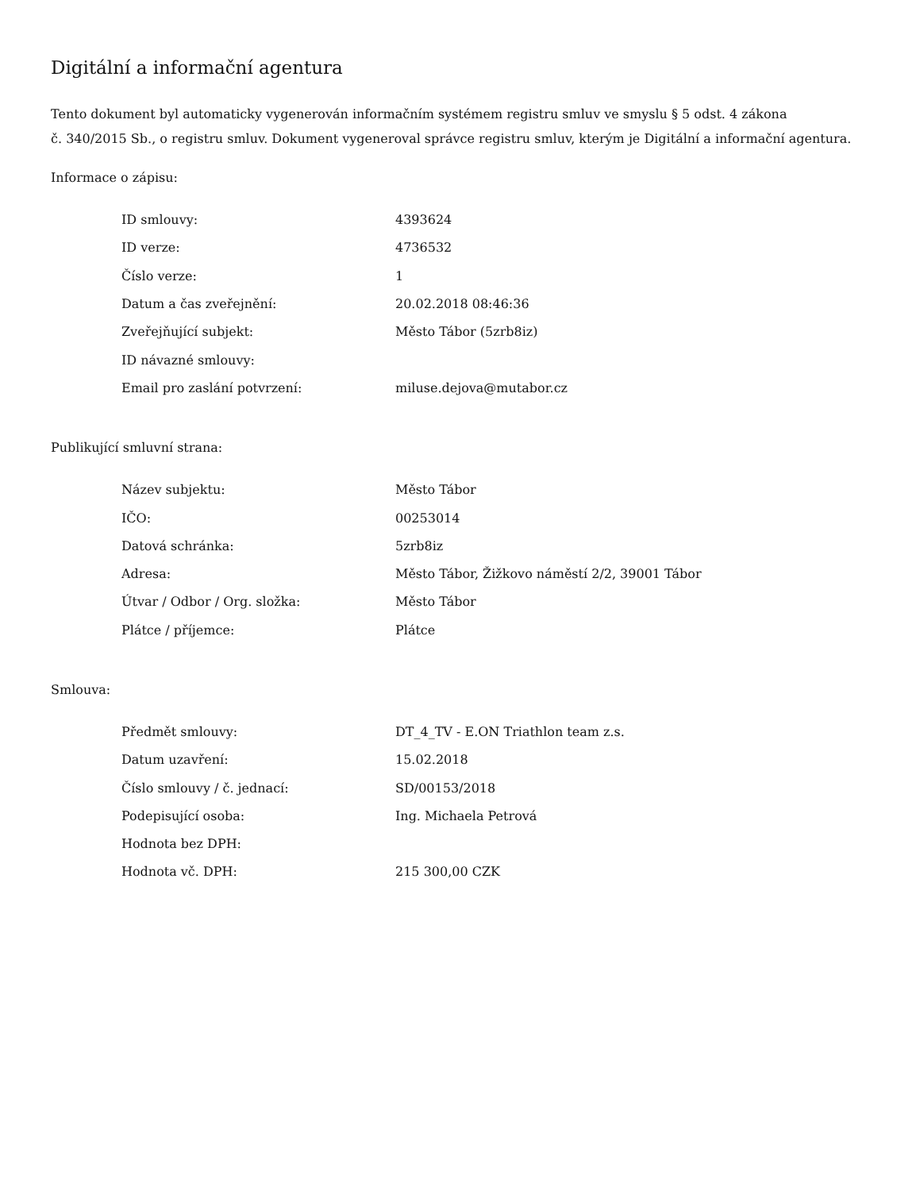Digitální a informační agentura
Tento dokument byl automaticky vygenerován informačním systémem registru smluv ve smyslu § 5 odst. 4 zákona
č. 340/2015 Sb., o registru smluv. Dokument vygeneroval správce registru smluv, kterým je Digitální a informační agentura.
Informace o zápisu:
| ID smlouvy: | 4393624 |
| ID verze: | 4736532 |
| Číslo verze: | 1 |
| Datum a čas zveřejnění: | 20.02.2018 08:46:36 |
| Zveřejňující subjekt: | Město Tábor (5zrb8iz) |
| ID návazné smlouvy: | |
| Email pro zaslání potvrzení: | miluse.dejova@mutabor.cz |
Publikující smluvní strana:
| Název subjektu: | Město Tábor |
| IČO: | 00253014 |
| Datová schránka: | 5zrb8iz |
| Adresa: | Město Tábor, Žižkovo náměstí 2/2, 39001 Tábor |
| Útvar / Odbor / Org. složka: | Město Tábor |
| Plátce / příjemce: | Plátce |
Smlouva:
| Předmět smlouvy: | DT_4_TV - E.ON Triathlon team z.s. |
| Datum uzavření: | 15.02.2018 |
| Číslo smlouvy / č. jednací: | SD/00153/2018 |
| Podepisující osoba: | Ing. Michaela Petrová |
| Hodnota bez DPH: | |
| Hodnota vč. DPH: | 215 300,00 CZK |